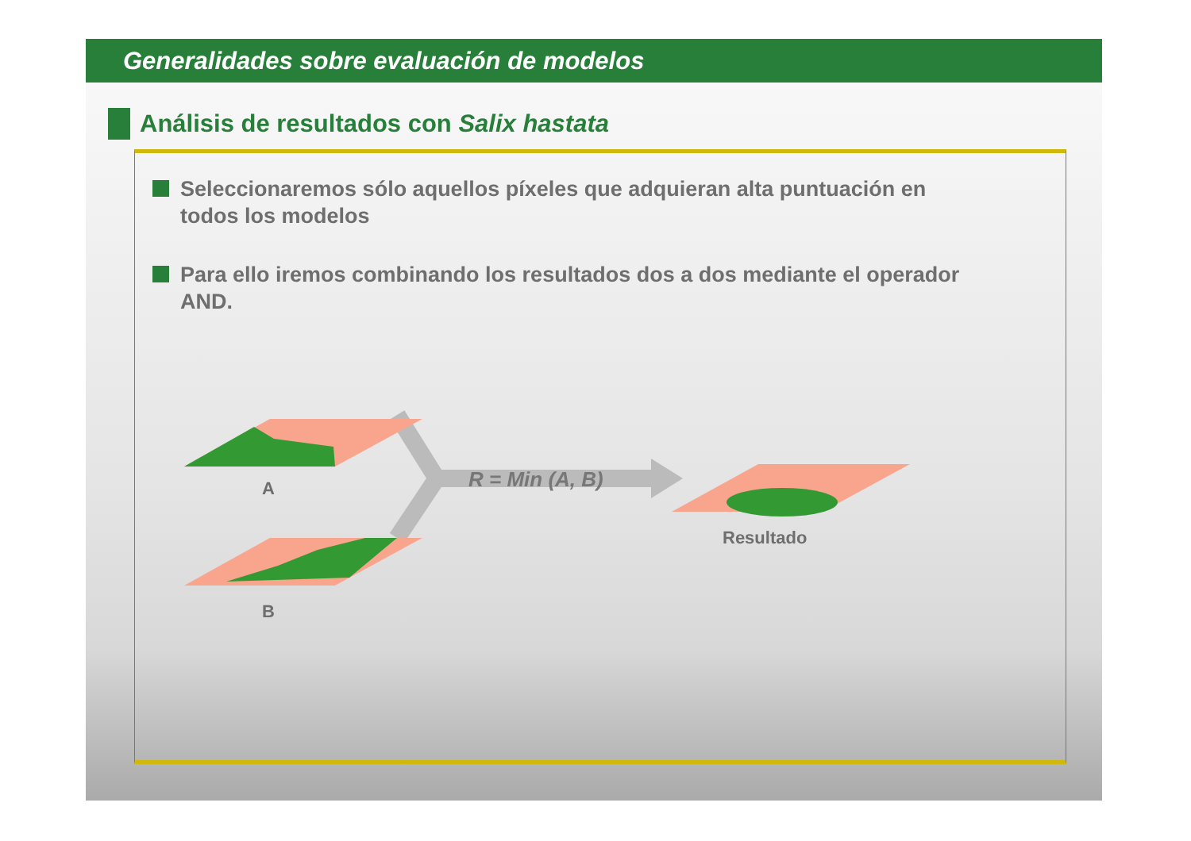Generalidades sobre evaluación de modelos
Análisis de resultados con Salix hastata
Seleccionaremos sólo aquellos píxeles que adquieran alta puntuación en todos los modelos
Para ello iremos combinando los resultados dos a dos mediante el operador AND.
A
B
R = Min (A, B)
Resultado